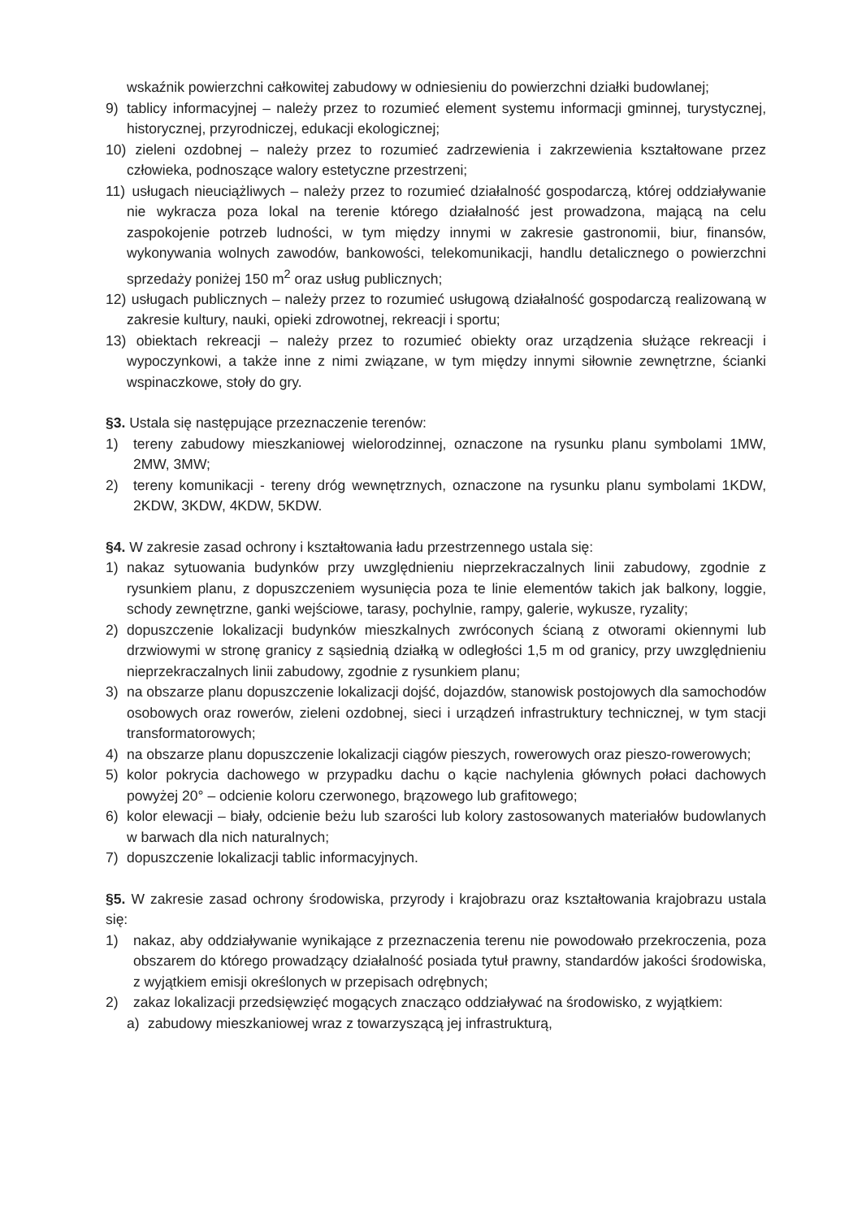wskaźnik powierzchni całkowitej zabudowy w odniesieniu do powierzchni działki budowlanej;
9) tablicy informacyjnej – należy przez to rozumieć element systemu informacji gminnej, turystycznej, historycznej, przyrodniczej, edukacji ekologicznej;
10) zieleni ozdobnej – należy przez to rozumieć zadrzewienia i zakrzewienia kształtowane przez człowieka, podnoszące walory estetyczne przestrzeni;
11) usługach nieuciążliwych – należy przez to rozumieć działalność gospodarczą, której oddziaływanie nie wykracza poza lokal na terenie którego działalność jest prowadzona, mającą na celu zaspokojenie potrzeb ludności, w tym między innymi w zakresie gastronomii, biur, finansów, wykonywania wolnych zawodów, bankowości, telekomunikacji, handlu detalicznego o powierzchni sprzedaży poniżej 150 m<sup>2</sup> oraz usług publicznych;
12) usługach publicznych – należy przez to rozumieć usługową działalność gospodarczą realizowaną w zakresie kultury, nauki, opieki zdrowotnej, rekreacji i sportu;
13) obiektach rekreacji – należy przez to rozumieć obiekty oraz urządzenia służące rekreacji i wypoczynkowi, a także inne z nimi związane, w tym między innymi siłownie zewnętrzne, ścianki wspinaczkowe, stoły do gry.
§3. Ustala się następujące przeznaczenie terenów:
1) tereny zabudowy mieszkaniowej wielorodzinnej, oznaczone na rysunku planu symbolami 1MW, 2MW, 3MW;
2) tereny komunikacji - tereny dróg wewnętrznych, oznaczone na rysunku planu symbolami 1KDW, 2KDW, 3KDW, 4KDW, 5KDW.
§4. W zakresie zasad ochrony i kształtowania ładu przestrzennego ustala się:
1) nakaz sytuowania budynków przy uwzględnieniu nieprzekraczalnych linii zabudowy, zgodnie z rysunkiem planu, z dopuszczeniem wysunięcia poza te linie elementów takich jak balkony, loggie, schody zewnętrzne, ganki wejściowe, tarasy, pochylnie, rampy, galerie, wykusze, ryzality;
2) dopuszczenie lokalizacji budynków mieszkalnych zwróconych ścianą z otworami okiennymi lub drzwiowymi w stronę granicy z sąsiednią działką w odległości 1,5 m od granicy, przy uwzględnieniu nieprzekraczalnych linii zabudowy, zgodnie z rysunkiem planu;
3) na obszarze planu dopuszczenie lokalizacji dojść, dojazdów, stanowisk postojowych dla samochodów osobowych oraz rowerów, zieleni ozdobnej, sieci i urządzeń infrastruktury technicznej, w tym stacji transformatorowych;
4) na obszarze planu dopuszczenie lokalizacji ciągów pieszych, rowerowych oraz pieszo-rowerowych;
5) kolor pokrycia dachowego w przypadku dachu o kącie nachylenia głównych połaci dachowych powyżej 20° – odcienie koloru czerwonego, brązowego lub grafitowego;
6) kolor elewacji – biały, odcienie beżu lub szarości lub kolory zastosowanych materiałów budowlanych w barwach dla nich naturalnych;
7) dopuszczenie lokalizacji tablic informacyjnych.
§5. W zakresie zasad ochrony środowiska, przyrody i krajobrazu oraz kształtowania krajobrazu ustala się:
1) nakaz, aby oddziaływanie wynikające z przeznaczenia terenu nie powodowało przekroczenia, poza obszarem do którego prowadzący działalność posiada tytuł prawny, standardów jakości środowiska, z wyjątkiem emisji określonych w przepisach odrębnych;
2) zakaz lokalizacji przedsięwzięć mogących znacząco oddziaływać na środowisko, z wyjątkiem:
a) zabudowy mieszkaniowej wraz z towarzyszącą jej infrastrukturą,